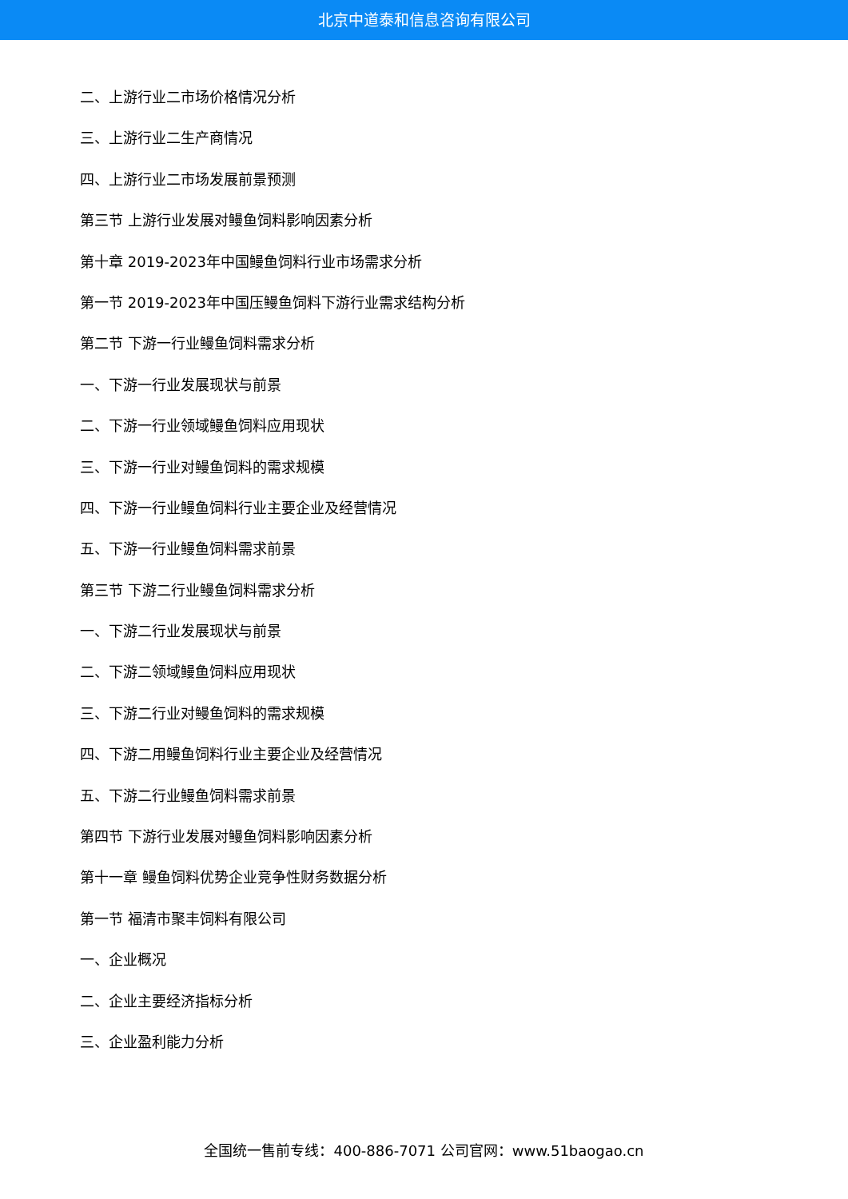北京中道泰和信息咨询有限公司
二、上游行业二市场价格情况分析
三、上游行业二生产商情况
四、上游行业二市场发展前景预测
第三节 上游行业发展对鳗鱼饲料影响因素分析
第十章 2019-2023年中国鳗鱼饲料行业市场需求分析
第一节 2019-2023年中国压鳗鱼饲料下游行业需求结构分析
第二节 下游一行业鳗鱼饲料需求分析
一、下游一行业发展现状与前景
二、下游一行业领域鳗鱼饲料应用现状
三、下游一行业对鳗鱼饲料的需求规模
四、下游一行业鳗鱼饲料行业主要企业及经营情况
五、下游一行业鳗鱼饲料需求前景
第三节 下游二行业鳗鱼饲料需求分析
一、下游二行业发展现状与前景
二、下游二领域鳗鱼饲料应用现状
三、下游二行业对鳗鱼饲料的需求规模
四、下游二用鳗鱼饲料行业主要企业及经营情况
五、下游二行业鳗鱼饲料需求前景
第四节 下游行业发展对鳗鱼饲料影响因素分析
第十一章 鳗鱼饲料优势企业竞争性财务数据分析
第一节 福清市聚丰饲料有限公司
一、企业概况
二、企业主要经济指标分析
三、企业盈利能力分析
全国统一售前专线：400-886-7071 公司官网：www.51baogao.cn